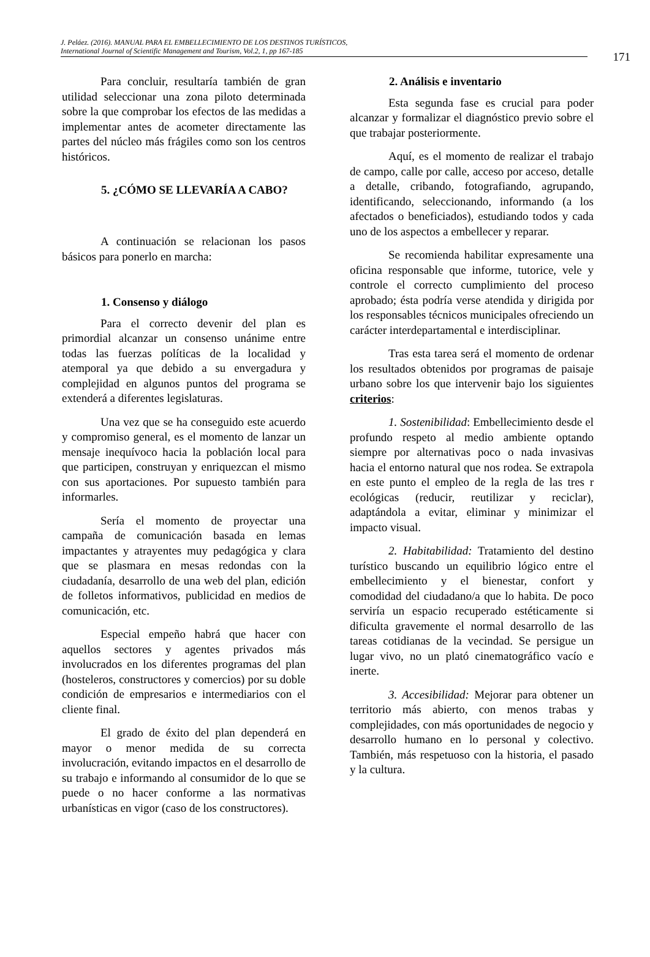J. Peláez. (2016). MANUAL PARA EL EMBELLECIMIENTO DE LOS DESTINOS TURÍSTICOS,
International Journal of Scientific Management and Tourism, Vol.2, 1, pp 167-185
171
Para concluir, resultaría también de gran utilidad seleccionar una zona piloto determinada sobre la que comprobar los efectos de las medidas a implementar antes de acometer directamente las partes del núcleo más frágiles como son los centros históricos.
5. ¿CÓMO SE LLEVARÍA A CABO?
A continuación se relacionan los pasos básicos para ponerlo en marcha:
1. Consenso y diálogo
Para el correcto devenir del plan es primordial alcanzar un consenso unánime entre todas las fuerzas políticas de la localidad y atemporal ya que debido a su envergadura y complejidad en algunos puntos del programa se extenderá a diferentes legislaturas.
Una vez que se ha conseguido este acuerdo y compromiso general, es el momento de lanzar un mensaje inequívoco hacia la población local para que participen, construyan y enriquezcan el mismo con sus aportaciones. Por supuesto también para informarles.
Sería el momento de proyectar una campaña de comunicación basada en lemas impactantes y atrayentes muy pedagógica y clara que se plasmara en mesas redondas con la ciudadanía, desarrollo de una web del plan, edición de folletos informativos, publicidad en medios de comunicación, etc.
Especial empeño habrá que hacer con aquellos sectores y agentes privados más involucrados en los diferentes programas del plan (hosteleros, constructores y comercios) por su doble condición de empresarios e intermediarios con el cliente final.
El grado de éxito del plan dependerá en mayor o menor medida de su correcta involucración, evitando impactos en el desarrollo de su trabajo e informando al consumidor de lo que se puede o no hacer conforme a las normativas urbanísticas en vigor (caso de los constructores).
2. Análisis e inventario
Esta segunda fase es crucial para poder alcanzar y formalizar el diagnóstico previo sobre el que trabajar posteriormente.
Aquí, es el momento de realizar el trabajo de campo, calle por calle, acceso por acceso, detalle a detalle, cribando, fotografiando, agrupando, identificando, seleccionando, informando (a los afectados o beneficiados), estudiando todos y cada uno de los aspectos a embellecer y reparar.
Se recomienda habilitar expresamente una oficina responsable que informe, tutorice, vele y controle el correcto cumplimiento del proceso aprobado; ésta podría verse atendida y dirigida por los responsables técnicos municipales ofreciendo un carácter interdepartamental e interdisciplinar.
Tras esta tarea será el momento de ordenar los resultados obtenidos por programas de paisaje urbano sobre los que intervenir bajo los siguientes criterios:
1. Sostenibilidad: Embellecimiento desde el profundo respeto al medio ambiente optando siempre por alternativas poco o nada invasivas hacia el entorno natural que nos rodea. Se extrapola en este punto el empleo de la regla de las tres r ecológicas (reducir, reutilizar y reciclar), adaptándola a evitar, eliminar y minimizar el impacto visual.
2. Habitabilidad: Tratamiento del destino turístico buscando un equilibrio lógico entre el embellecimiento y el bienestar, confort y comodidad del ciudadano/a que lo habita. De poco serviría un espacio recuperado estéticamente si dificulta gravemente el normal desarrollo de las tareas cotidianas de la vecindad. Se persigue un lugar vivo, no un plató cinematográfico vacío e inerte.
3. Accesibilidad: Mejorar para obtener un territorio más abierto, con menos trabas y complejidades, con más oportunidades de negocio y desarrollo humano en lo personal y colectivo. También, más respetuoso con la historia, el pasado y la cultura.